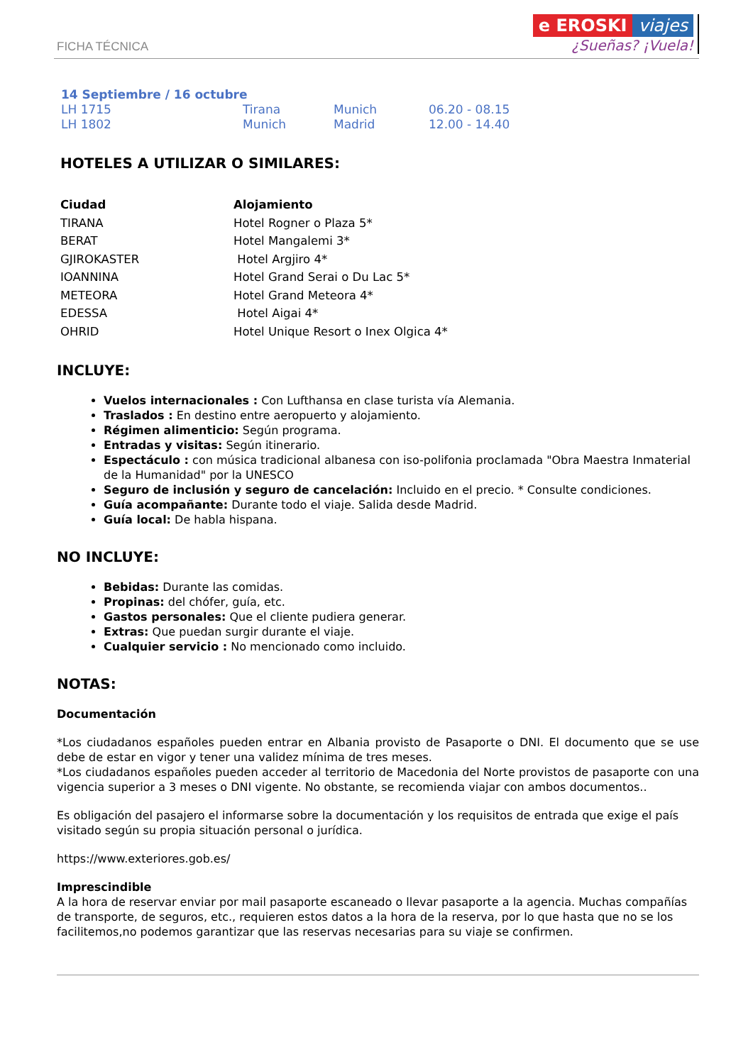FICHA TÉCNICA
e EROSKI viajes
¿Sueñas? ¡Vuela!
| 14 Septiembre / 16 octubre | | | |
| --- | --- | --- | --- |
| LH 1715 | Tirana | Munich | 06.20 - 08.15 |
| LH 1802 | Munich | Madrid | 12.00 - 14.40 |
HOTELES A UTILIZAR O SIMILARES:
| Ciudad | Alojamiento |
| --- | --- |
| TIRANA | Hotel Rogner o Plaza 5* |
| BERAT | Hotel Mangalemi 3* |
| GJIROKASTER | Hotel Argjiro 4* |
| IOANNINA | Hotel Grand Serai o Du Lac 5* |
| METEORA | Hotel Grand Meteora 4* |
| EDESSA | Hotel Aigai 4* |
| OHRID | Hotel Unique Resort o Inex Olgica 4* |
INCLUYE:
Vuelos internacionales : Con Lufthansa en clase turista vía Alemania.
Traslados : En destino entre aeropuerto y alojamiento.
Régimen alimenticio: Según programa.
Entradas y visitas: Según itinerario.
Espectáculo : con música tradicional albanesa con iso-polifonia proclamada "Obra Maestra Inmaterial de la Humanidad" por la UNESCO
Seguro de inclusión y seguro de cancelación: Incluido en el precio. * Consulte condiciones.
Guía acompañante: Durante todo el viaje. Salida desde Madrid.
Guía local: De habla hispana.
NO INCLUYE:
Bebidas: Durante las comidas.
Propinas: del chófer, guía, etc.
Gastos personales: Que el cliente pudiera generar.
Extras: Que puedan surgir durante el viaje.
Cualquier servicio : No mencionado como incluido.
NOTAS:
Documentación
*Los ciudadanos españoles pueden entrar en Albania provisto de Pasaporte o DNI. El documento que se use debe de estar en vigor y tener una validez mínima de tres meses.
*Los ciudadanos españoles pueden acceder al territorio de Macedonia del Norte provistos de pasaporte con una vigencia superior a 3 meses o DNI vigente. No obstante, se recomienda viajar con ambos documentos..
Es obligación del pasajero el informarse sobre la documentación y los requisitos de entrada que exige el país visitado según su propia situación personal o jurídica.
https://www.exteriores.gob.es/
Imprescindible
A la hora de reservar enviar por mail pasaporte escaneado o llevar pasaporte a la agencia. Muchas compañías de transporte, de seguros, etc., requieren estos datos a la hora de la reserva, por lo que hasta que no se los facilitemos,no podemos garantizar que las reservas necesarias para su viaje se confirmen.